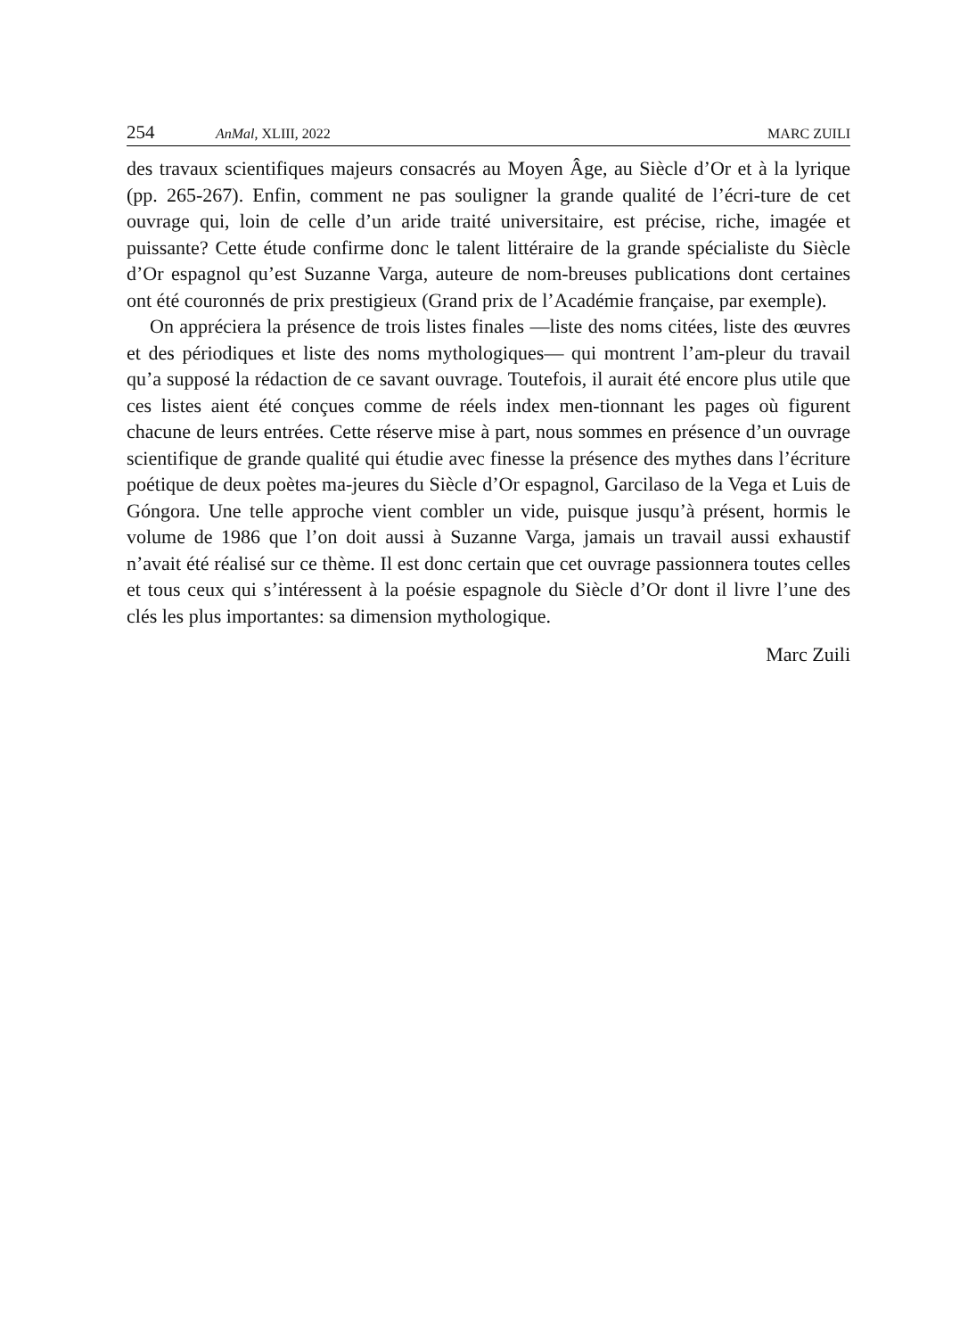254 AnMal, XLIII, 2022 MARC ZUILI
des travaux scientifiques majeurs consacrés au Moyen Âge, au Siècle d’Or et à la lyrique (pp. 265-267). Enfin, comment ne pas souligner la grande qualité de l’écri-ture de cet ouvrage qui, loin de celle d’un aride traité universitaire, est précise, riche, imagée et puissante? Cette étude confirme donc le talent littéraire de la grande spécialiste du Siècle d’Or espagnol qu’est Suzanne Varga, auteure de nom-breuses publications dont certaines ont été couronnés de prix prestigieux (Grand prix de l’Académie française, par exemple).
On appréciera la présence de trois listes finales —liste des noms citées, liste des œuvres et des périodiques et liste des noms mythologiques— qui montrent l’am-pleur du travail qu’a supposé la rédaction de ce savant ouvrage. Toutefois, il aurait été encore plus utile que ces listes aient été conçues comme de réels index men-tionnant les pages où figurent chacune de leurs entrées. Cette réserve mise à part, nous sommes en présence d’un ouvrage scientifique de grande qualité qui étudie avec finesse la présence des mythes dans l’écriture poétique de deux poètes ma-jeures du Siècle d’Or espagnol, Garcilaso de la Vega et Luis de Góngora. Une telle approche vient combler un vide, puisque jusqu’à présent, hormis le volume de 1986 que l’on doit aussi à Suzanne Varga, jamais un travail aussi exhaustif n’avait été réalisé sur ce thème. Il est donc certain que cet ouvrage passionnera toutes celles et tous ceux qui s’intéressent à la poésie espagnole du Siècle d’Or dont il livre l’une des clés les plus importantes: sa dimension mythologique.
Marc Zuili